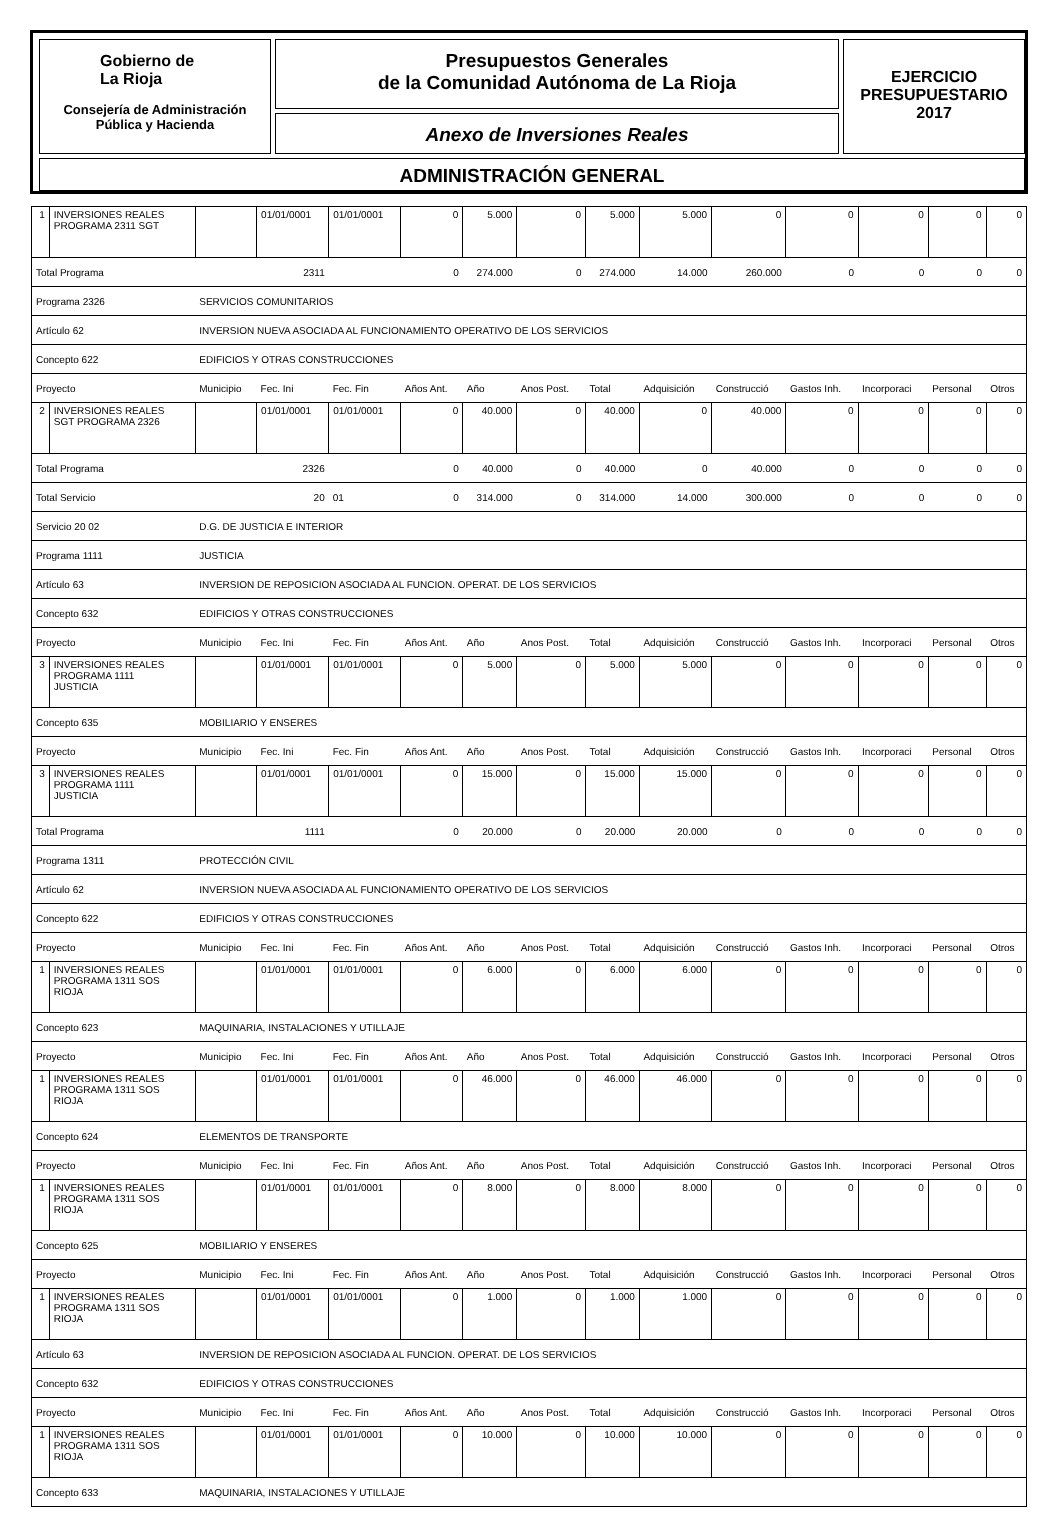Gobierno de
La Rioja
Consejería de Administración
Pública y Hacienda
Presupuestos Generales
de la Comunidad Autónoma de La Rioja
Anexo de Inversiones Reales
EJERCICIO
PRESUPUESTARIO
2017
ADMINISTRACIÓN GENERAL
| 1 | INVERSIONES REALES PROGRAMA 2311 SGT | | 01/01/0001 | 01/01/0001 | 0 | 5.000 | 0 | 5.000 | 5.000 | 0 | 0 | 0 | 0 | 0 |
| Total Programa | | 2311 | | | 0 | 274.000 | 0 | 274.000 | 14.000 | 260.000 | 0 | 0 | 0 | 0 |
| Programa 2326 | | SERVICIOS COMUNITARIOS | | | | | | | | | | | | |
| Artículo 62 | | INVERSION NUEVA ASOCIADA AL FUNCIONAMIENTO OPERATIVO DE LOS SERVICIOS | | | | | | | | | | | | |
| Concepto 622 | | EDIFICIOS Y OTRAS CONSTRUCCIONES | | | | | | | | | | | | |
| Proyecto | | Municipio | Fec. Ini | Fec. Fin | Años Ant. | Año | Anos Post. | Total | Adquisición | Construcció | Gastos Inh. | Incorporaci | Personal | Otros |
| 2 | INVERSIONES REALES SGT PROGRAMA 2326 | | 01/01/0001 | 01/01/0001 | 0 | 40.000 | 0 | 40.000 | 0 | 40.000 | 0 | 0 | 0 | 0 |
| Total Programa | | 2326 | | | 0 | 40.000 | 0 | 40.000 | 0 | 40.000 | 0 | 0 | 0 | 0 |
| Total Servicio | | 20 | | 01 | 0 | 314.000 | 0 | 314.000 | 14.000 | 300.000 | 0 | 0 | 0 | 0 |
| Servicio 20 02 | | D.G. DE JUSTICIA E INTERIOR | | | | | | | | | | | | |
| Programa 1111 | | JUSTICIA | | | | | | | | | | | | |
| Artículo 63 | | INVERSION DE REPOSICION ASOCIADA AL FUNCION. OPERAT. DE LOS SERVICIOS | | | | | | | | | | | | |
| Concepto 632 | | EDIFICIOS Y OTRAS CONSTRUCCIONES | | | | | | | | | | | | |
| Proyecto | | Municipio | Fec. Ini | Fec. Fin | Años Ant. | Año | Anos Post. | Total | Adquisición | Construcció | Gastos Inh. | Incorporaci | Personal | Otros |
| 3 | INVERSIONES REALES PROGRAMA 1111 JUSTICIA | | 01/01/0001 | 01/01/0001 | 0 | 5.000 | 0 | 5.000 | 5.000 | 0 | 0 | 0 | 0 | 0 |
| Concepto 635 | | MOBILIARIO Y ENSERES | | | | | | | | | | | | |
| Proyecto | | Municipio | Fec. Ini | Fec. Fin | Años Ant. | Año | Anos Post. | Total | Adquisición | Construcció | Gastos Inh. | Incorporaci | Personal | Otros |
| 3 | INVERSIONES REALES PROGRAMA 1111 JUSTICIA | | 01/01/0001 | 01/01/0001 | 0 | 15.000 | 0 | 15.000 | 15.000 | 0 | 0 | 0 | 0 | 0 |
| Total Programa | | 1111 | | | 0 | 20.000 | 0 | 20.000 | 20.000 | 0 | 0 | 0 | 0 | 0 |
| Programa 1311 | | PROTECCIÓN CIVIL | | | | | | | | | | | | |
| Artículo 62 | | INVERSION NUEVA ASOCIADA AL FUNCIONAMIENTO OPERATIVO DE LOS SERVICIOS | | | | | | | | | | | | |
| Concepto 622 | | EDIFICIOS Y OTRAS CONSTRUCCIONES | | | | | | | | | | | | |
| Proyecto | | Municipio | Fec. Ini | Fec. Fin | Años Ant. | Año | Anos Post. | Total | Adquisición | Construcció | Gastos Inh. | Incorporaci | Personal | Otros |
| 1 | INVERSIONES REALES PROGRAMA 1311 SOS RIOJA | | 01/01/0001 | 01/01/0001 | 0 | 6.000 | 0 | 6.000 | 6.000 | 0 | 0 | 0 | 0 | 0 |
| Concepto 623 | | MAQUINARIA, INSTALACIONES Y UTILLAJE | | | | | | | | | | | | |
| Proyecto | | Municipio | Fec. Ini | Fec. Fin | Años Ant. | Año | Anos Post. | Total | Adquisición | Construcció | Gastos Inh. | Incorporaci | Personal | Otros |
| 1 | INVERSIONES REALES PROGRAMA 1311 SOS RIOJA | | 01/01/0001 | 01/01/0001 | 0 | 46.000 | 0 | 46.000 | 46.000 | 0 | 0 | 0 | 0 | 0 |
| Concepto 624 | | ELEMENTOS DE TRANSPORTE | | | | | | | | | | | | |
| Proyecto | | Municipio | Fec. Ini | Fec. Fin | Años Ant. | Año | Anos Post. | Total | Adquisición | Construcció | Gastos Inh. | Incorporaci | Personal | Otros |
| 1 | INVERSIONES REALES PROGRAMA 1311 SOS RIOJA | | 01/01/0001 | 01/01/0001 | 0 | 8.000 | 0 | 8.000 | 8.000 | 0 | 0 | 0 | 0 | 0 |
| Concepto 625 | | MOBILIARIO Y ENSERES | | | | | | | | | | | | |
| Proyecto | | Municipio | Fec. Ini | Fec. Fin | Años Ant. | Año | Anos Post. | Total | Adquisición | Construcció | Gastos Inh. | Incorporaci | Personal | Otros |
| 1 | INVERSIONES REALES PROGRAMA 1311 SOS RIOJA | | 01/01/0001 | 01/01/0001 | 0 | 1.000 | 0 | 1.000 | 1.000 | 0 | 0 | 0 | 0 | 0 |
| Artículo 63 | | INVERSION DE REPOSICION ASOCIADA AL FUNCION. OPERAT. DE LOS SERVICIOS | | | | | | | | | | | | |
| Concepto 632 | | EDIFICIOS Y OTRAS CONSTRUCCIONES | | | | | | | | | | | | |
| Proyecto | | Municipio | Fec. Ini | Fec. Fin | Años Ant. | Año | Anos Post. | Total | Adquisición | Construcció | Gastos Inh. | Incorporaci | Personal | Otros |
| 1 | INVERSIONES REALES PROGRAMA 1311 SOS RIOJA | | 01/01/0001 | 01/01/0001 | 0 | 10.000 | 0 | 10.000 | 10.000 | 0 | 0 | 0 | 0 | 0 |
| Concepto 633 | | MAQUINARIA, INSTALACIONES Y UTILLAJE | | | | | | | | | | | | |